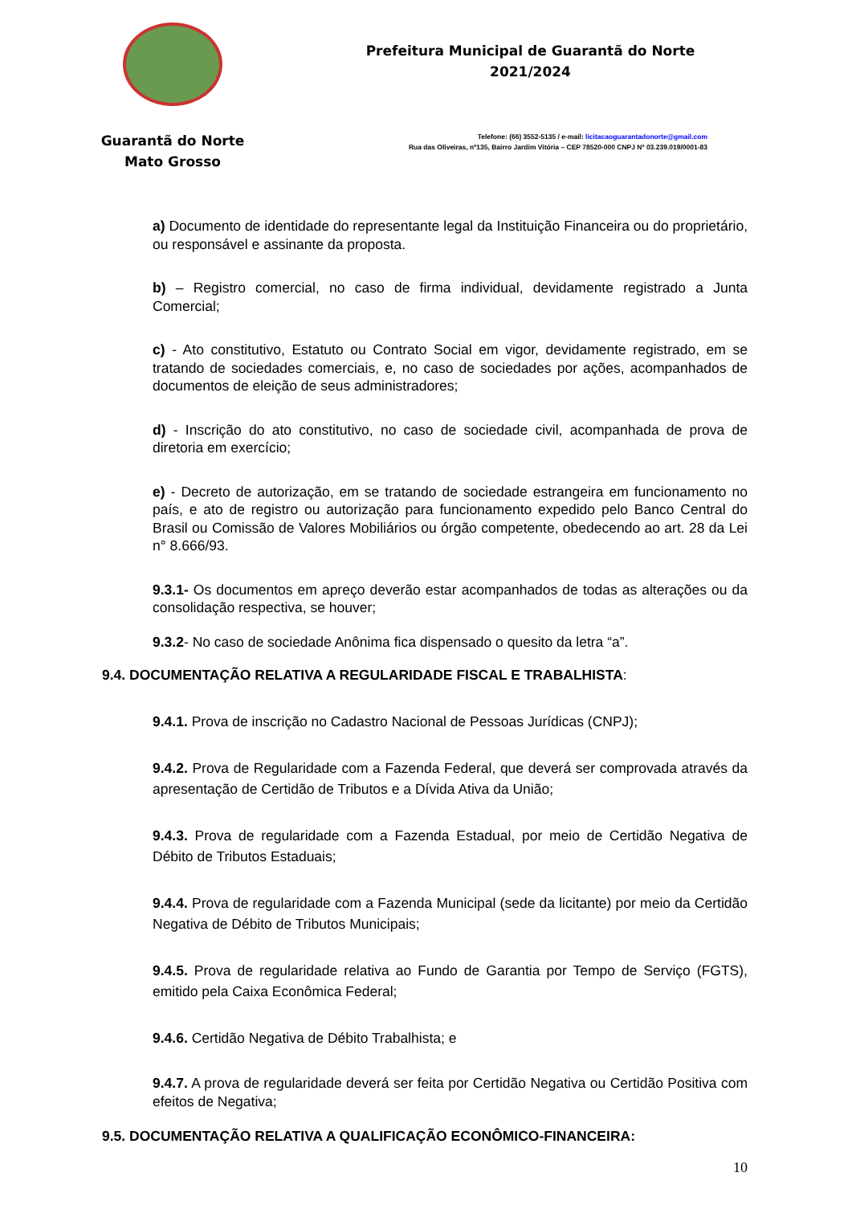Guarantã do Norte
Mato Grosso
Prefeitura Municipal de Guarantã do Norte
2021/2024
Telefone: (66) 3552-5135 / e-mail: licitacaoguarantadonorte@gmail.com
Rua das Oliveiras, nº135, Bairro Jardim Vitória – CEP 78520-000 CNPJ Nº 03.239.019/0001-83
a) Documento de identidade do representante legal da Instituição Financeira ou do proprietário, ou responsável e assinante da proposta.
b) – Registro comercial, no caso de firma individual, devidamente registrado a Junta Comercial;
c) - Ato constitutivo, Estatuto ou Contrato Social em vigor, devidamente registrado, em se tratando de sociedades comerciais, e, no caso de sociedades por ações, acompanhados de documentos de eleição de seus administradores;
d) - Inscrição do ato constitutivo, no caso de sociedade civil, acompanhada de prova de diretoria em exercício;
e) - Decreto de autorização, em se tratando de sociedade estrangeira em funcionamento no país, e ato de registro ou autorização para funcionamento expedido pelo Banco Central do Brasil ou Comissão de Valores Mobiliários ou órgão competente, obedecendo ao art. 28 da Lei n° 8.666/93.
9.3.1- Os documentos em apreço deverão estar acompanhados de todas as alterações ou da consolidação respectiva, se houver;
9.3.2- No caso de sociedade Anônima fica dispensado o quesito da letra “a”.
9.4. DOCUMENTAÇÃO RELATIVA A REGULARIDADE FISCAL E TRABALHISTA:
9.4.1. Prova de inscrição no Cadastro Nacional de Pessoas Jurídicas (CNPJ);
9.4.2. Prova de Regularidade com a Fazenda Federal, que deverá ser comprovada através da apresentação de Certidão de Tributos e a Dívida Ativa da União;
9.4.3. Prova de regularidade com a Fazenda Estadual, por meio de Certidão Negativa de Débito de Tributos Estaduais;
9.4.4. Prova de regularidade com a Fazenda Municipal (sede da licitante) por meio da Certidão Negativa de Débito de Tributos Municipais;
9.4.5. Prova de regularidade relativa ao Fundo de Garantia por Tempo de Serviço (FGTS), emitido pela Caixa Econômica Federal;
9.4.6. Certidão Negativa de Débito Trabalhista; e
9.4.7. A prova de regularidade deverá ser feita por Certidão Negativa ou Certidão Positiva com efeitos de Negativa;
9.5. DOCUMENTAÇÃO RELATIVA A QUALIFICAÇÃO ECONÔMICO-FINANCEIRA:
10